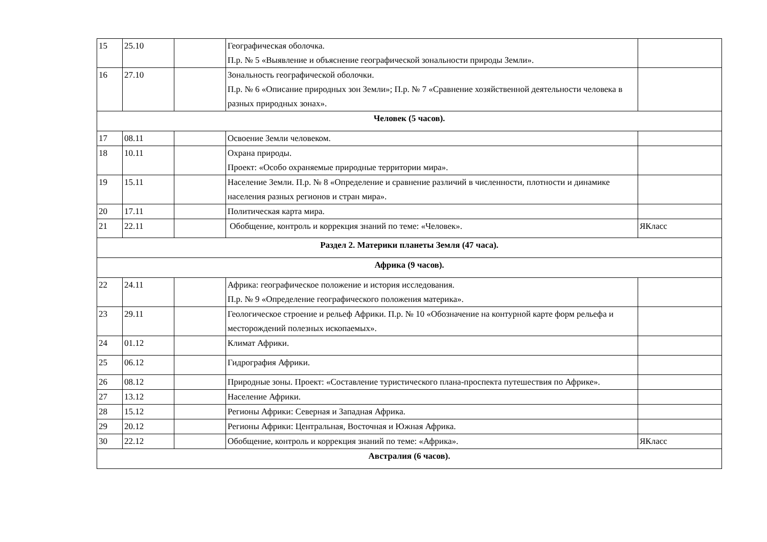| 15 | 25.10 | | Географическая оболочка. П.р. № 5 «Выявление и объяснение географической зональности природы Земли». | |
| 16 | 27.10 | | Зональность географической оболочки. П.р. № 6 «Описание природных зон Земли»; П.р. № 7 «Сравнение хозяйственной деятельности человека в разных природных зонах». | |
| Человек (5 часов). | | | | |
| 17 | 08.11 | | Освоение Земли человеком. | |
| 18 | 10.11 | | Охрана природы. Проект: «Особо охраняемые природные территории мира». | |
| 19 | 15.11 | | Население Земли. П.р. № 8 «Определение и сравнение различий в численности, плотности и динамике населения разных регионов и стран мира». | |
| 20 | 17.11 | | Политическая карта мира. | |
| 21 | 22.11 | | Обобщение, контроль и коррекция знаний по теме: «Человек». | ЯКласс |
| Раздел 2. Материки планеты Земля (47 часа). | | | | |
| Африка (9 часов). | | | | |
| 22 | 24.11 | | Африка: географическое положение и история исследования. П.р. № 9 «Определение географического положения материка». | |
| 23 | 29.11 | | Геологическое строение и рельеф Африки. П.р. № 10 «Обозначение на контурной карте форм рельефа и месторождений полезных ископаемых». | |
| 24 | 01.12 | | Климат Африки. | |
| 25 | 06.12 | | Гидрография Африки. | |
| 26 | 08.12 | | Природные зоны. Проект: «Составление туристического плана-проспекта путешествия по Африке». | |
| 27 | 13.12 | | Население Африки. | |
| 28 | 15.12 | | Регионы Африки: Северная и Западная Африка. | |
| 29 | 20.12 | | Регионы Африки: Центральная, Восточная и Южная Африка. | |
| 30 | 22.12 | | Обобщение, контроль и коррекция знаний по теме: «Африка». | ЯКласс |
| Австралия (6 часов). | | | | |